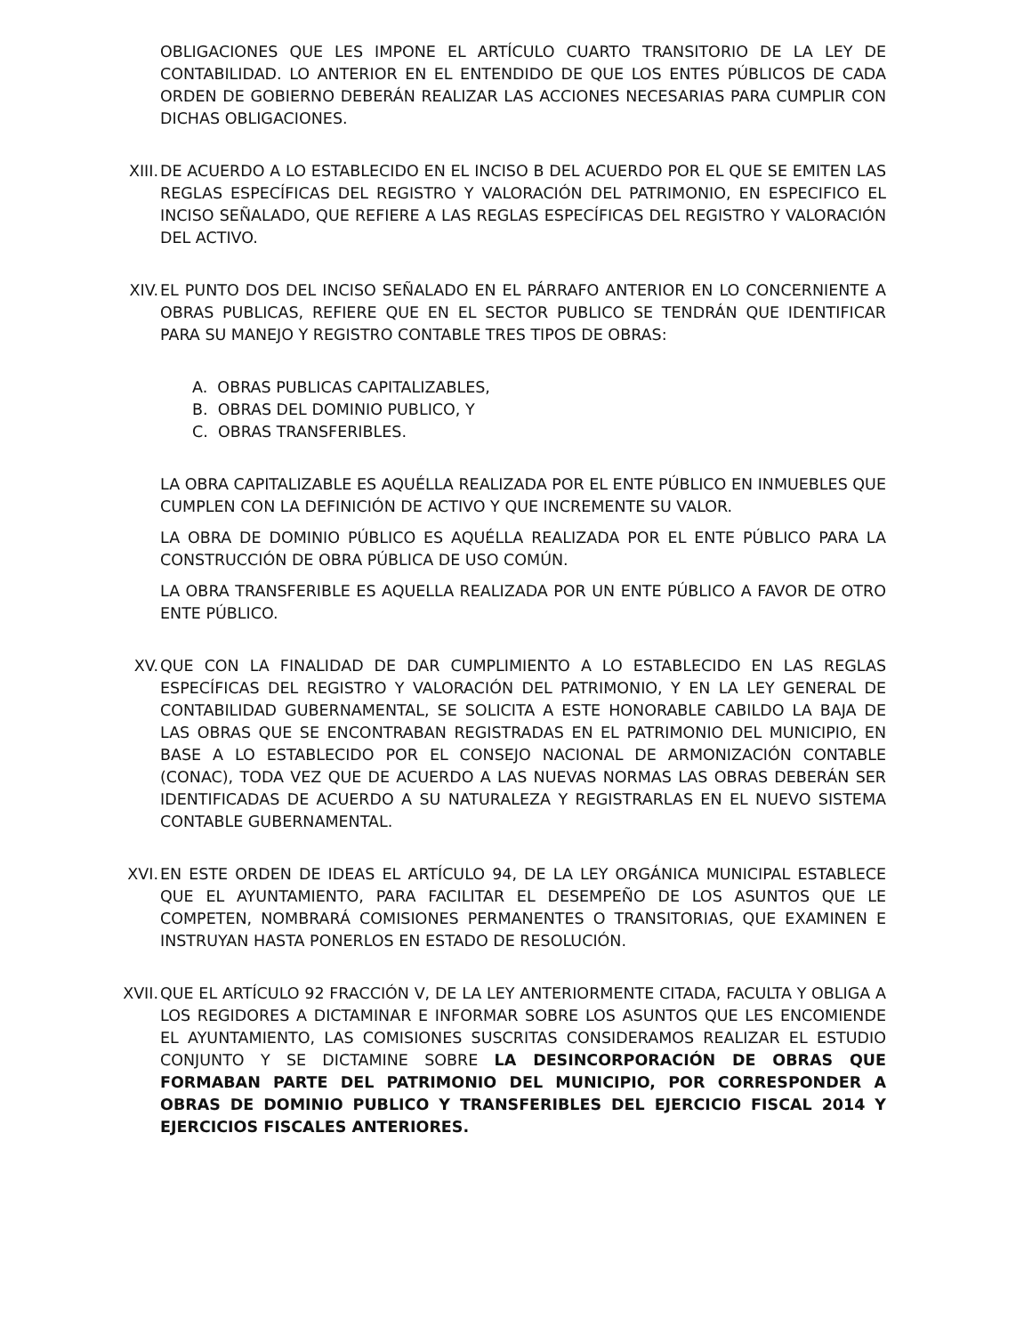OBLIGACIONES QUE LES IMPONE EL ARTÍCULO CUARTO TRANSITORIO DE LA LEY DE CONTABILIDAD. LO ANTERIOR EN EL ENTENDIDO DE QUE LOS ENTES PÚBLICOS DE CADA ORDEN DE GOBIERNO DEBERÁN REALIZAR LAS ACCIONES NECESARIAS PARA CUMPLIR CON DICHAS OBLIGACIONES.
XIII. DE ACUERDO A LO ESTABLECIDO EN EL INCISO B DEL ACUERDO POR EL QUE SE EMITEN LAS REGLAS ESPECÍFICAS DEL REGISTRO Y VALORACIÓN DEL PATRIMONIO, EN ESPECIFICO EL INCISO SEÑALADO, QUE REFIERE A LAS REGLAS ESPECÍFICAS DEL REGISTRO Y VALORACIÓN DEL ACTIVO.
XIV. EL PUNTO DOS DEL INCISO SEÑALADO EN EL PÁRRAFO ANTERIOR EN LO CONCERNIENTE A OBRAS PUBLICAS, REFIERE QUE EN EL SECTOR PUBLICO SE TENDRÁN QUE IDENTIFICAR PARA SU MANEJO Y REGISTRO CONTABLE TRES TIPOS DE OBRAS:
A. OBRAS PUBLICAS CAPITALIZABLES,
B. OBRAS DEL DOMINIO PUBLICO, Y
C. OBRAS TRANSFERIBLES.
LA OBRA CAPITALIZABLE ES AQUÉLLA REALIZADA POR EL ENTE PÚBLICO EN INMUEBLES QUE CUMPLEN CON LA DEFINICIÓN DE ACTIVO Y QUE INCREMENTE SU VALOR.
LA OBRA DE DOMINIO PÚBLICO ES AQUÉLLA REALIZADA POR EL ENTE PÚBLICO PARA LA CONSTRUCCIÓN DE OBRA PÚBLICA DE USO COMÚN.
LA OBRA TRANSFERIBLE ES AQUELLA REALIZADA POR UN ENTE PÚBLICO A FAVOR DE OTRO ENTE PÚBLICO.
XV. QUE CON LA FINALIDAD DE DAR CUMPLIMIENTO A LO ESTABLECIDO EN LAS REGLAS ESPECÍFICAS DEL REGISTRO Y VALORACIÓN DEL PATRIMONIO, Y EN LA LEY GENERAL DE CONTABILIDAD GUBERNAMENTAL, SE SOLICITA A ESTE HONORABLE CABILDO LA BAJA DE LAS OBRAS QUE SE ENCONTRABAN REGISTRADAS EN EL PATRIMONIO DEL MUNICIPIO, EN BASE A LO ESTABLECIDO POR EL CONSEJO NACIONAL DE ARMONIZACIÓN CONTABLE (CONAC), TODA VEZ QUE DE ACUERDO A LAS NUEVAS NORMAS LAS OBRAS DEBERÁN SER IDENTIFICADAS DE ACUERDO A SU NATURALEZA Y REGISTRARLAS EN EL NUEVO SISTEMA CONTABLE GUBERNAMENTAL.
XVI. EN ESTE ORDEN DE IDEAS EL ARTÍCULO 94, DE LA LEY ORGÁNICA MUNICIPAL ESTABLECE QUE EL AYUNTAMIENTO, PARA FACILITAR EL DESEMPEÑO DE LOS ASUNTOS QUE LE COMPETEN, NOMBRARÁ COMISIONES PERMANENTES O TRANSITORIAS, QUE EXAMINEN E INSTRUYAN HASTA PONERLOS EN ESTADO DE RESOLUCIÓN.
XVII. QUE EL ARTÍCULO 92 FRACCIÓN V, DE LA LEY ANTERIORMENTE CITADA, FACULTA Y OBLIGA A LOS REGIDORES A DICTAMINAR E INFORMAR SOBRE LOS ASUNTOS QUE LES ENCOMIENDE EL AYUNTAMIENTO, LAS COMISIONES SUSCRITAS CONSIDERAMOS REALIZAR EL ESTUDIO CONJUNTO Y SE DICTAMINE SOBRE LA DESINCORPORACIÓN DE OBRAS QUE FORMABAN PARTE DEL PATRIMONIO DEL MUNICIPIO, POR CORRESPONDER A OBRAS DE DOMINIO PUBLICO Y TRANSFERIBLES DEL EJERCICIO FISCAL 2014 Y EJERCICIOS FISCALES ANTERIORES.